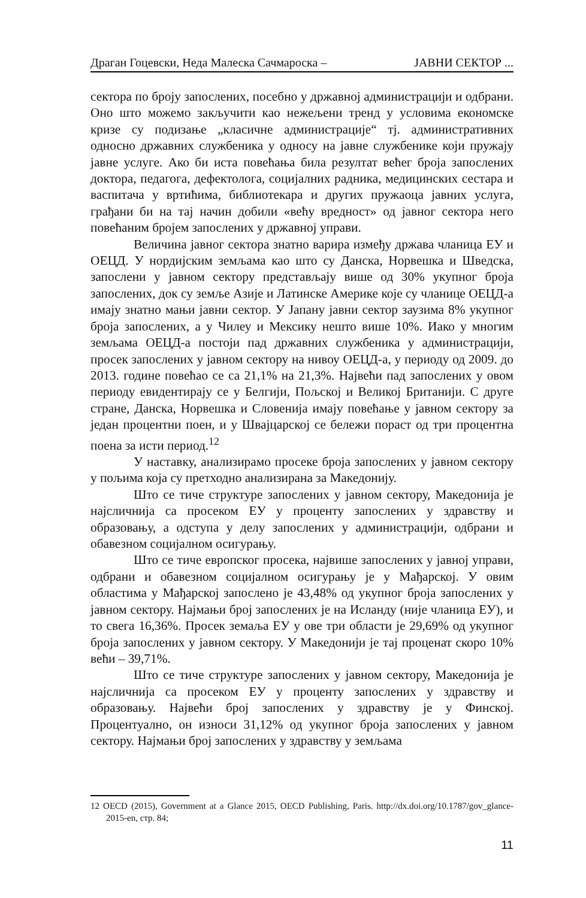Драган Гоцевски, Неда Малеска Сачмароска – ЈАВНИ СЕКТОР ...
сектора по броју запослених, посебно у државној администрацији и одбрани. Оно што можемо закључити као нежељени тренд у условима економске кризе су подизање „класичне администрације“ тј. административних односно државних службеника у односу на јавне службенике који пружају јавне услуге. Ако би иста повећања била резултат већег броја запослених доктора, педагога, дефектолога, социјалних радника, медицинских сестара и васпитача у вртићима, библиотекара и других пружаоца јавних услуга, грађани би на тај начин добили «већу вредност» од јавног сектора него повећаним бројем запослених у државној управи.
Величина јавног сектора знатно варира између држава чланица ЕУ и ОЕЦД. У нордијским земљама као што су Данска, Норвешка и Шведска, запослени у јавном сектору представљају више од 30% укупног броја запослених, док су земље Азије и Латинске Америке које су чланице ОЕЦД-а имају знатно мањи јавни сектор. У Јапану јавни сектор заузима 8% укупног броја запослених, а у Чилеу и Мексику нешто више 10%. Иако у многим земљама ОЕЦД-а постоји пад државних службеника у администрацији, просек запослених у јавном сектору на нивоу ОЕЦД-а, у периоду од 2009. до 2013. године повећао се са 21,1% на 21,3%. Највећи пад запослених у овом периоду евидентирају се у Белгији, Пољској и Великој Британији. С друге стране, Данска, Норвешка и Словенија имају повећање у јавном сектору за један процентни поен, и у Швајцарској се бележи пораст од три процентна поена за исти период.<sup>12</sup>
У наставку, анализирамо просеке броја запослених у јавном сектору у пољима која су претходно анализирана за Македонију.
Што се тиче структуре запослених у јавном сектору, Македонија је најсличнија са просеком ЕУ у проценту запослених у здравству и образовању, а одступа у делу запослених у администрацији, одбрани и обавезном социјалном осигурању.
Што се тиче европског просека, највише запослених у јавној управи, одбрани и обавезном социјалном осигурању је у Мађарској. У овим областима у Мађарској запослено је 43,48% од укупног броја запослених у јавном сектору. Најмањи број запослених је на Исланду (није чланица ЕУ), и то свега 16,36%. Просек земаља ЕУ у ове три области је 29,69% од укупног броја запослених у јавном сектору. У Македонији је тај проценат скоро 10% већи – 39,71%.
Што се тиче структуре запослених у јавном сектору, Македонија је најсличнија са просеком ЕУ у проценту запослених у здравству и образовању. Највећи број запослених у здравству је у Финској. Процентуално, он износи 31,12% од укупног броја запослених у јавном сектору. Најмањи број запослених у здравству у земљама
12 OECD (2015), Government at a Glance 2015, OECD Publishing, Paris. http://dx.doi.org/10.1787/gov_glance-2015-en, стр. 84;
11